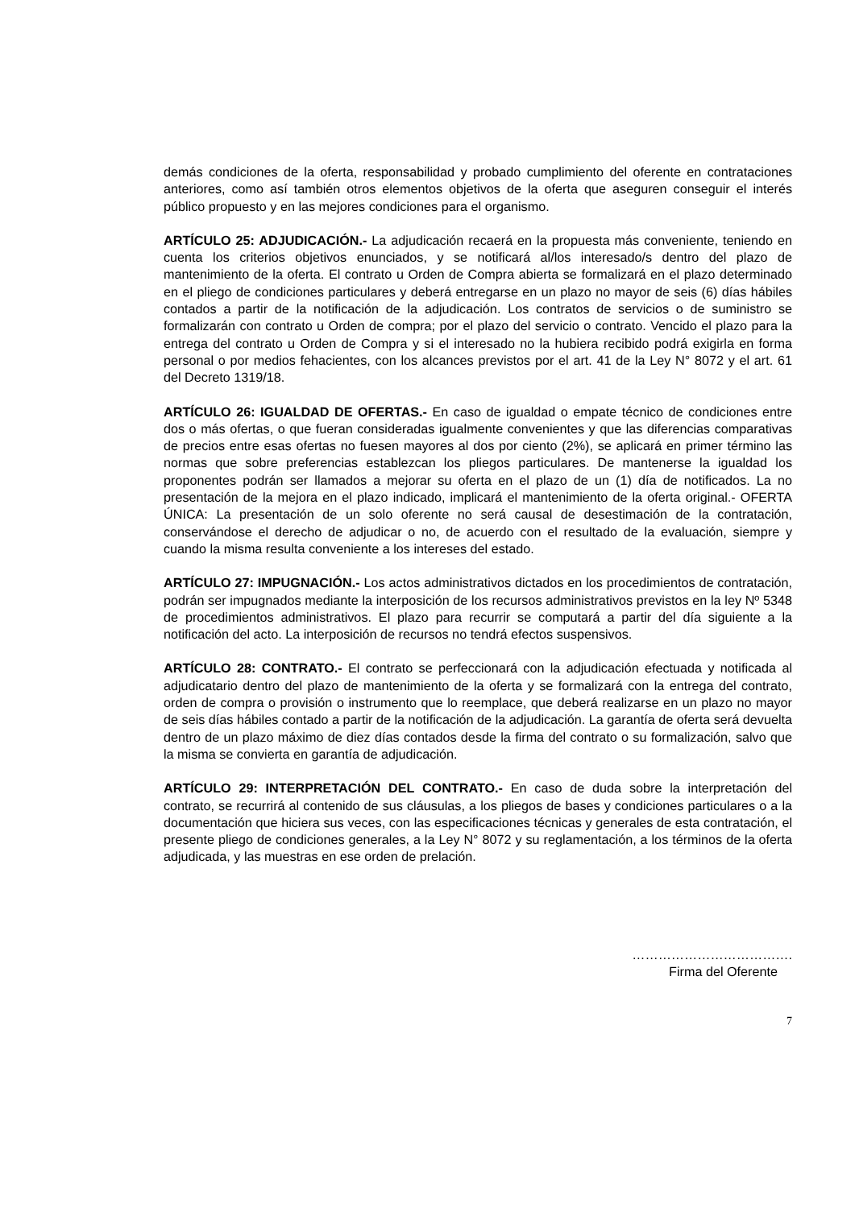demás condiciones de la oferta, responsabilidad y probado cumplimiento del oferente en contrataciones anteriores, como así también otros elementos objetivos de la oferta que aseguren conseguir el interés público propuesto y en las mejores condiciones para el organismo.
ARTÍCULO 25: ADJUDICACIÓN.- La adjudicación recaerá en la propuesta más conveniente, teniendo en cuenta los criterios objetivos enunciados, y se notificará al/los interesado/s dentro del plazo de mantenimiento de la oferta. El contrato u Orden de Compra abierta se formalizará en el plazo determinado en el pliego de condiciones particulares y deberá entregarse en un plazo no mayor de seis (6) días hábiles contados a partir de la notificación de la adjudicación. Los contratos de servicios o de suministro se formalizarán con contrato u Orden de compra; por el plazo del servicio o contrato. Vencido el plazo para la entrega del contrato u Orden de Compra y si el interesado no la hubiera recibido podrá exigirla en forma personal o por medios fehacientes, con los alcances previstos por el art. 41 de la Ley N° 8072 y el art. 61 del Decreto 1319/18.
ARTÍCULO 26: IGUALDAD DE OFERTAS.- En caso de igualdad o empate técnico de condiciones entre dos o más ofertas, o que fueran consideradas igualmente convenientes y que las diferencias comparativas de precios entre esas ofertas no fuesen mayores al dos por ciento (2%), se aplicará en primer término las normas que sobre preferencias establezcan los pliegos particulares. De mantenerse la igualdad los proponentes podrán ser llamados a mejorar su oferta en el plazo de un (1) día de notificados. La no presentación de la mejora en el plazo indicado, implicará el mantenimiento de la oferta original.- OFERTA ÚNICA: La presentación de un solo oferente no será causal de desestimación de la contratación, conservándose el derecho de adjudicar o no, de acuerdo con el resultado de la evaluación, siempre y cuando la misma resulta conveniente a los intereses del estado.
ARTÍCULO 27: IMPUGNACIÓN.- Los actos administrativos dictados en los procedimientos de contratación, podrán ser impugnados mediante la interposición de los recursos administrativos previstos en la ley Nº 5348 de procedimientos administrativos. El plazo para recurrir se computará a partir del día siguiente a la notificación del acto. La interposición de recursos no tendrá efectos suspensivos.
ARTÍCULO 28: CONTRATO.- El contrato se perfeccionará con la adjudicación efectuada y notificada al adjudicatario dentro del plazo de mantenimiento de la oferta y se formalizará con la entrega del contrato, orden de compra o provisión o instrumento que lo reemplace, que deberá realizarse en un plazo no mayor de seis días hábiles contado a partir de la notificación de la adjudicación. La garantía de oferta será devuelta dentro de un plazo máximo de diez días contados desde la firma del contrato o su formalización, salvo que la misma se convierta en garantía de adjudicación.
ARTÍCULO 29: INTERPRETACIÓN DEL CONTRATO.- En caso de duda sobre la interpretación del contrato, se recurrirá al contenido de sus cláusulas, a los pliegos de bases y condiciones particulares o a la documentación que hiciera sus veces, con las especificaciones técnicas y generales de esta contratación, el presente pliego de condiciones generales, a la Ley N° 8072 y su reglamentación, a los términos de la oferta adjudicada, y las muestras en ese orden de prelación.
……………………………….
Firma del Oferente
7